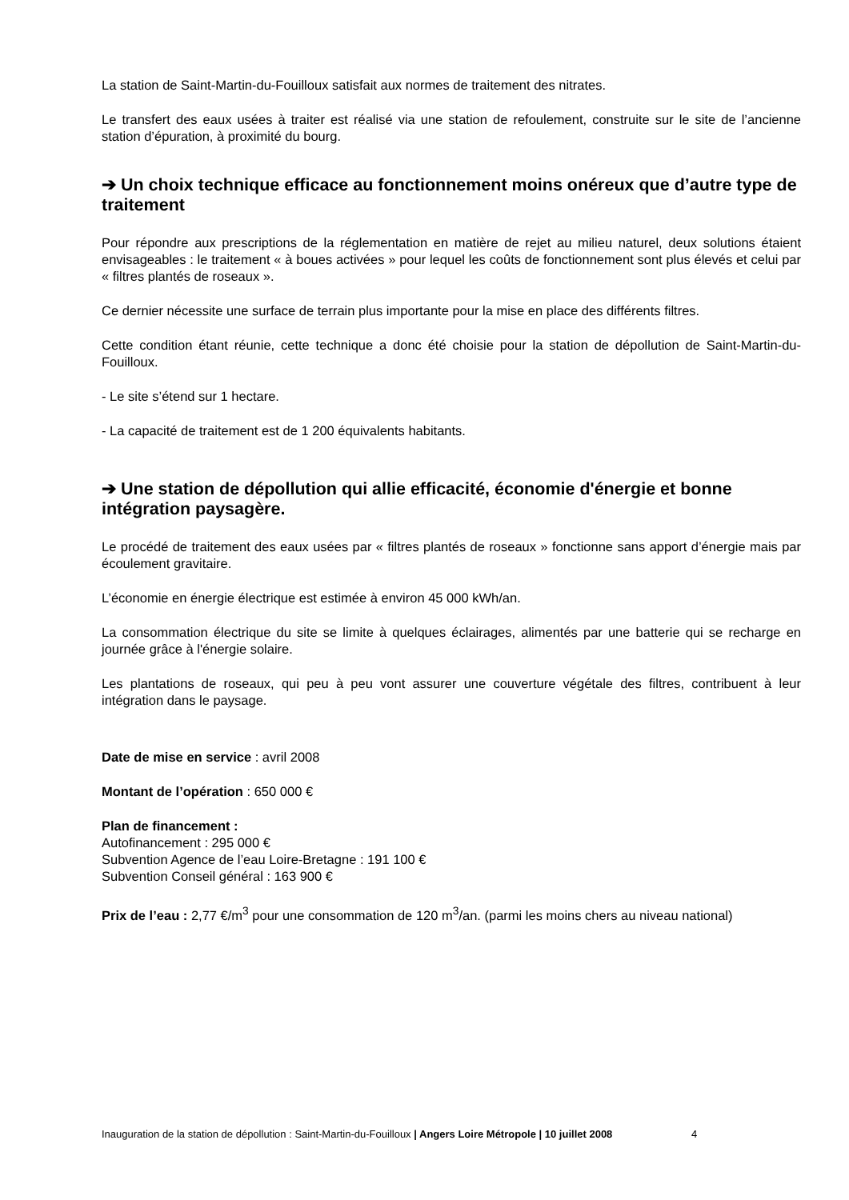La station de Saint-Martin-du-Fouilloux satisfait aux normes de traitement des nitrates.
Le transfert des eaux usées à traiter est réalisé via une station de refoulement, construite sur le site de l’ancienne station d’épuration, à proximité du bourg.
➔ Un choix technique efficace au fonctionnement moins onéreux que d’autre type de traitement
Pour répondre aux prescriptions de la réglementation en matière de rejet au milieu naturel, deux solutions étaient envisageables : le traitement « à boues activées » pour lequel les coûts de fonctionnement sont plus élevés et celui par « filtres plantés de roseaux ».
Ce dernier nécessite une surface de terrain plus importante pour la mise en place des différents filtres.
Cette condition étant réunie, cette technique a donc été choisie pour la station de dépollution de Saint-Martin-du-Fouilloux.
- Le site s’étend sur 1 hectare.
- La capacité de traitement est de 1 200 équivalents habitants.
➔ Une station de dépollution qui allie efficacité, économie d'énergie et bonne intégration paysagère.
Le procédé de traitement des eaux usées par « filtres plantés de roseaux » fonctionne sans apport d’énergie mais par écoulement gravitaire.
L’économie en énergie électrique est estimée à environ 45 000 kWh/an.
La consommation électrique du site se limite à quelques éclairages, alimentés par une batterie qui se recharge en journée grâce à l'énergie solaire.
Les plantations de roseaux, qui peu à peu vont assurer une couverture végétale des filtres, contribuent à leur intégration dans le paysage.
Date de mise en service : avril 2008
Montant de l’opération : 650 000 €
Plan de financement :
Autofinancement : 295 000 €
Subvention Agence de l’eau Loire-Bretagne : 191 100 €
Subvention Conseil général : 163 900 €
Prix de l’eau : 2,77 €/m<sup>3</sup> pour une consommation de 120 m<sup>3</sup>/an. (parmi les moins chers au niveau national)
Inauguration de la station de dépollution : Saint-Martin-du-Fouilloux | Angers Loire Métropole | 10 juillet 2008 4